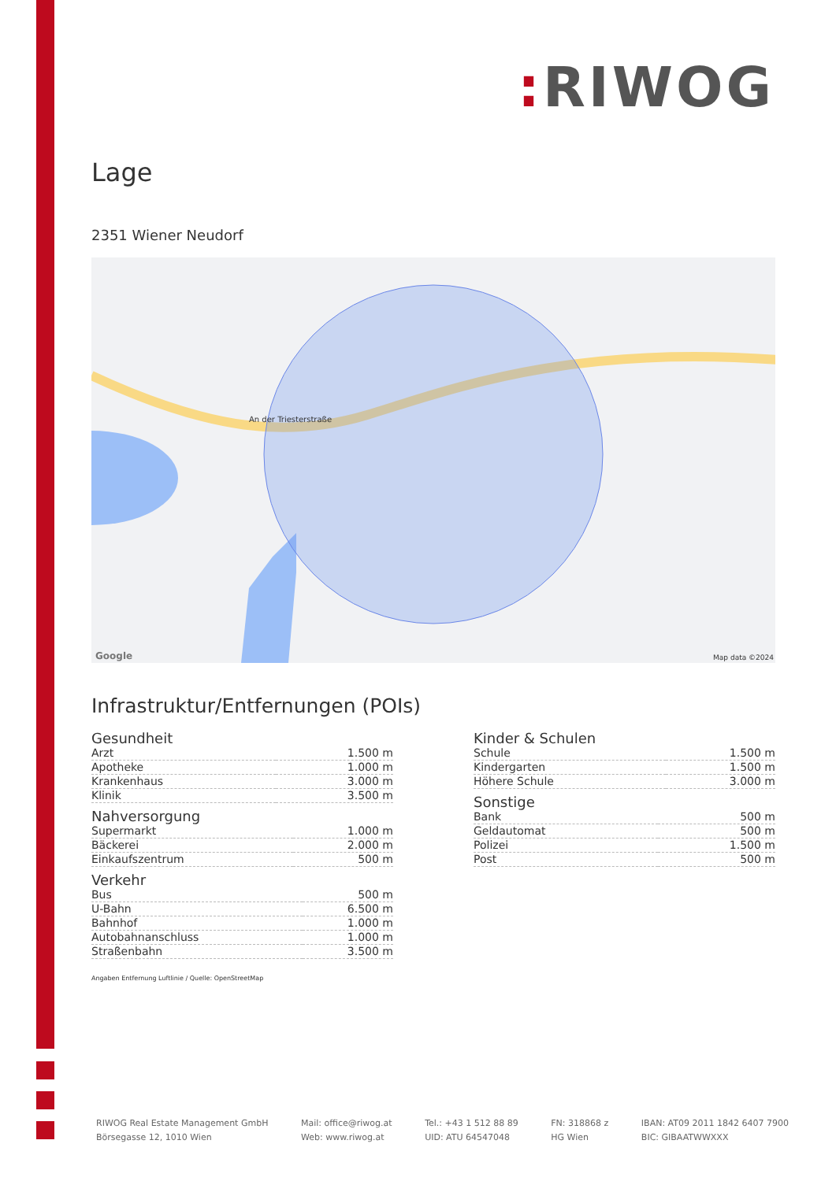: RIWOG
Lage
2351 Wiener Neudorf
An der Triesterstraße
Map data ©2024 Google
Infrastruktur/Entfernungen (POIs)
Gesundheit
| Arzt | 1.500 m |
| Apotheke | 1.000 m |
| Krankenhaus | 3.000 m |
| Klinik | 3.500 m |
Nahversorgung
| Supermarkt | 1.000 m |
| Bäckerei | 2.000 m |
| Einkaufszentrum | 500 m |
Verkehr
| Bus | 500 m |
| U-Bahn | 6.500 m |
| Bahnhof | 1.000 m |
| Autobahnanschluss | 1.000 m |
| Straßenbahn | 3.500 m |
Angaben Entfernung Luftlinie / Quelle: OpenStreetMap
Kinder & Schulen
| Schule | 1.500 m |
| Kindergarten | 1.500 m |
| Höhere Schule | 3.000 m |
Sonstige
| Bank | 500 m |
| Geldautomat | 500 m |
| Polizei | 1.500 m |
| Post | 500 m |
RIWOG Real Estate Management GmbH
Börsegasse 12, 1010 Wien
Mail: office@riwog.at
Web: www.riwog.at
Tel.: +43 1 512 88 89
UID: ATU 64547048
FN: 318868 z
HG Wien
IBAN: AT09 2011 1842 6407 7900
BIC: GIBAATWWXXX